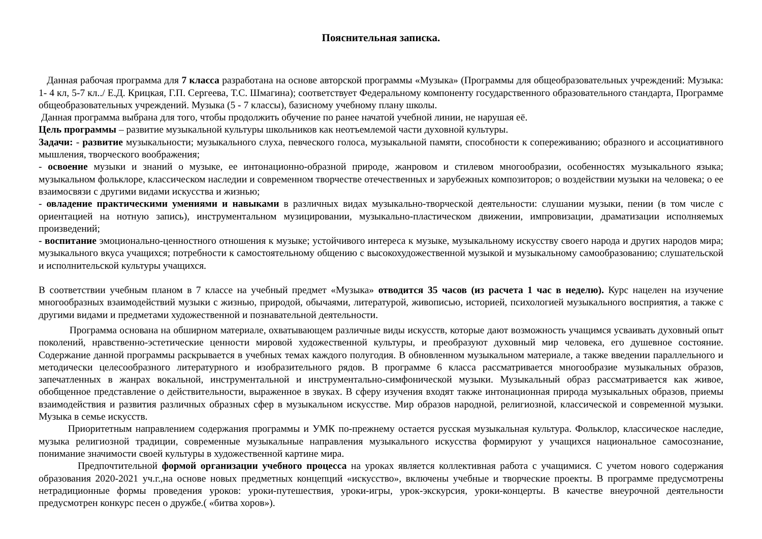Пояснительная записка.
Данная рабочая программа для 7 класса разработана на основе авторской программы «Музыка» (Программы для общеобразовательных учреждений: Музыка: 1- 4 кл, 5-7 кл../ Е.Д. Крицкая, Г.П. Сергеева, Т.С. Шмагина); соответствует Федеральному компоненту государственного образовательного стандарта, Программе общеобразовательных учреждений. Музыка (5 - 7 классы), базисному учебному плану школы.
Данная программа выбрана для того, чтобы продолжить обучение по ранее начатой учебной линии, не нарушая её.
Цель программы – развитие музыкальной культуры школьников как неотъемлемой части духовной культуры.
Задачи: - развитие музыкальности; музыкального слуха, певческого голоса, музыкальной памяти, способности к сопереживанию; образного и ассоциативного мышления, творческого воображения;
- освоение музыки и знаний о музыке, ее интонационно-образной природе, жанровом и стилевом многообразии, особенностях музыкального языка; музыкальном фольклоре, классическом наследии и современном творчестве отечественных и зарубежных композиторов; о воздействии музыки на человека; о ее взаимосвязи с другими видами искусства и жизнью;
- овладение практическими умениями и навыками в различных видах музыкально-творческой деятельности: слушании музыки, пении (в том числе с ориентацией на нотную запись), инструментальном музицировании, музыкально-пластическом движении, импровизации, драматизации исполняемых произведений;
- воспитание эмоционально-ценностного отношения к музыке; устойчивого интереса к музыке, музыкальному искусству своего народа и других народов мира; музыкального вкуса учащихся; потребности к самостоятельному общению с высокохудожественной музыкой и музыкальному самообразованию; слушательской и исполнительской культуры учащихся.
В соответствии учебным планом в 7 классе на учебный предмет «Музыка» отводится 35 часов (из расчета 1 час в неделю). Курс нацелен на изучение многообразных взаимодействий музыки с жизнью, природой, обычаями, литературой, живописью, историей, психологией музыкального восприятия, а также с другими видами и предметами художественной и познавательной деятельности.
Программа основана на обширном материале, охватывающем различные виды искусств, которые дают возможность учащимся усваивать духовный опыт поколений, нравственно-эстетические ценности мировой художественной культуры, и преобразуют духовный мир человека, его душевное состояние. Содержание данной программы раскрывается в учебных темах каждого полугодия. В обновленном музыкальном материале, а также введении параллельного и методически целесообразного литературного и изобразительного рядов. В программе 6 класса рассматривается многообразие музыкальных образов, запечатленных в жанрах вокальной, инструментальной и инструментально-симфонической музыки. Музыкальный образ рассматривается как живое, обобщенное представление о действительности, выраженное в звуках. В сферу изучения входят также интонационная природа музыкальных образов, приемы взаимодействия и развития различных образных сфер в музыкальном искусстве. Мир образов народной, религиозной, классической и современной музыки. Музыка в семье искусств.
Приоритетным направлением содержания программы и УМК по-прежнему остается русская музыкальная культура. Фольклор, классическое наследие, музыка религиозной традиции, современные музыкальные направления музыкального искусства формируют у учащихся национальное самосознание, понимание значимости своей культуры в художественной картине мира.
Предпочтительной формой организации учебного процесса на уроках является коллективная работа с учащимися. С учетом нового содержания образования 2020-2021 уч.г.,на основе новых предметных концепций «искусство», включены учебные и творческие проекты. В программе предусмотрены нетрадиционные формы проведения уроков: уроки-путешествия, уроки-игры, урок-экскурсия, уроки-концерты. В качестве внеурочной деятельности предусмотрен конкурс песен о дружбе.( «битва хоров»).